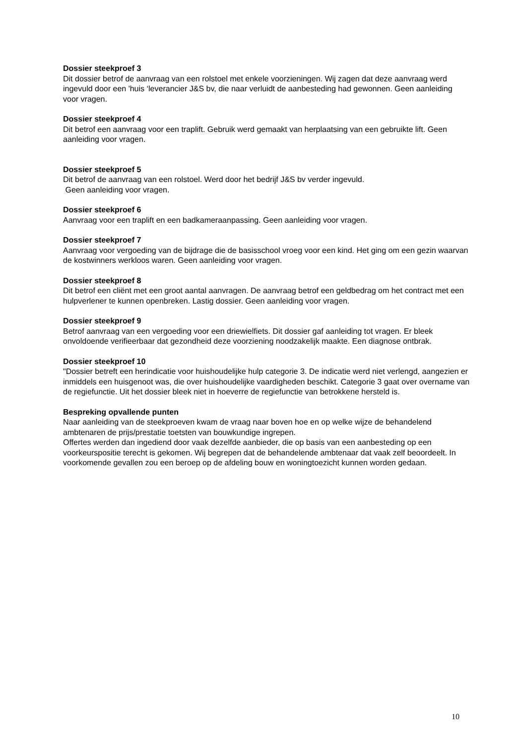Dossier steekproef 3
Dit dossier betrof de aanvraag van een rolstoel met enkele voorzieningen. Wij zagen dat deze aanvraag werd ingevuld door een 'huis ‘leverancier J&S bv, die naar verluidt de aanbesteding had gewonnen. Geen aanleiding voor vragen.
Dossier steekproef 4
Dit betrof een aanvraag voor een traplift. Gebruik werd gemaakt van herplaatsing van een gebruikte lift. Geen aanleiding voor vragen.
Dossier steekproef 5
Dit betrof de aanvraag van een rolstoel. Werd door het bedrijf J&S bv verder ingevuld.
Geen aanleiding voor vragen.
Dossier steekproef 6
Aanvraag voor een traplift en een badkameraanpassing. Geen aanleiding voor vragen.
Dossier steekproef 7
Aanvraag voor vergoeding van de bijdrage die de basisschool vroeg voor een kind. Het ging om een gezin waarvan de kostwinners werkloos waren. Geen aanleiding voor vragen.
Dossier steekproef 8
Dit betrof een cliënt met een groot aantal aanvragen. De aanvraag betrof een geldbedrag om het contract met een hulpverlener te kunnen openbreken. Lastig dossier. Geen aanleiding voor vragen.
Dossier steekproef 9
Betrof aanvraag van een vergoeding voor een driewielfiets. Dit dossier gaf aanleiding tot vragen. Er bleek onvoldoende verifieerbaar dat gezondheid deze voorziening noodzakelijk maakte. Een diagnose ontbrak.
Dossier steekproef 10
"Dossier betreft een herindicatie voor huishoudelijke hulp categorie 3. De indicatie werd niet verlengd, aangezien er inmiddels een huisgenoot was, die over huishoudelijke vaardigheden beschikt. Categorie 3 gaat over overname van de regiefunctie. Uit het dossier bleek niet in hoeverre de regiefunctie van betrokkene hersteld is.
Bespreking opvallende punten
Naar aanleiding van de steekproeven kwam de vraag naar boven hoe en op welke wijze de behandelend ambtenaren de prijs/prestatie toetsten van bouwkundige ingrepen.
Offertes werden dan ingediend door vaak dezelfde aanbieder, die op basis van een aanbesteding op een voorkeurspositie terecht is gekomen. Wij begrepen dat de behandelende ambtenaar dat vaak zelf beoordeelt. In voorkomende gevallen zou een beroep op de afdeling bouw en woningtoezicht kunnen worden gedaan.
10